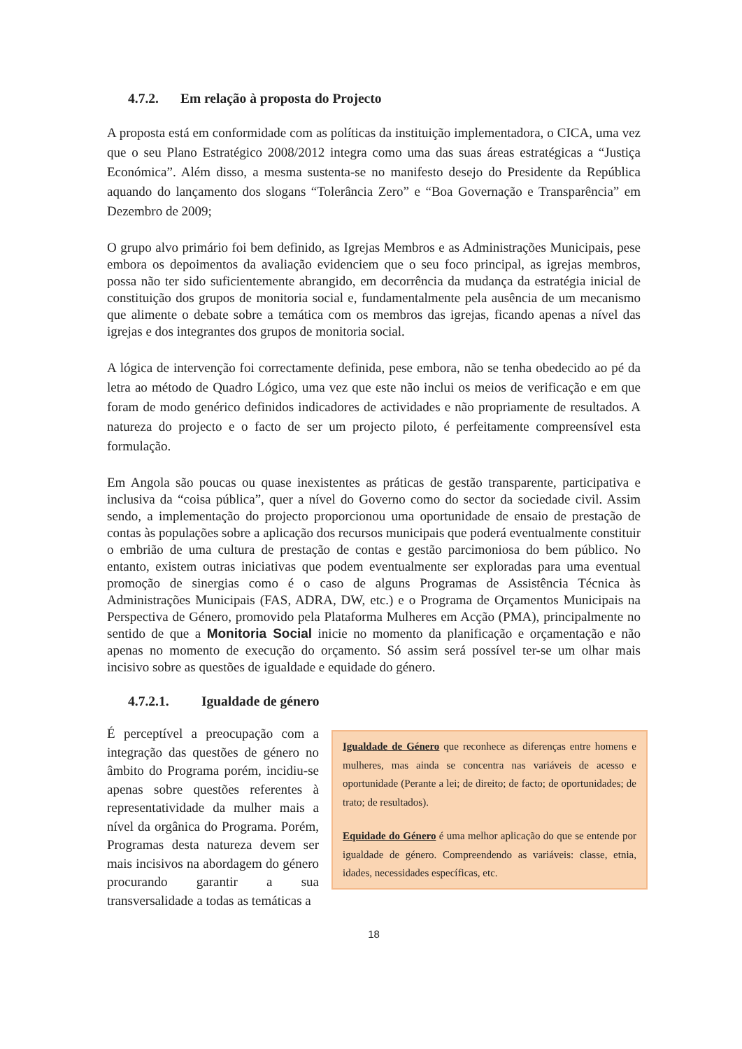4.7.2. Em relação à proposta do Projecto
A proposta está em conformidade com as políticas da instituição implementadora, o CICA, uma vez que o seu Plano Estratégico 2008/2012 integra como uma das suas áreas estratégicas a “Justiça Económica”. Além disso, a mesma sustenta-se no manifesto desejo do Presidente da República aquando do lançamento dos slogans “Tolerância Zero” e “Boa Governação e Transparência” em Dezembro de 2009;
O grupo alvo primário foi bem definido, as Igrejas Membros e as Administrações Municipais, pese embora os depoimentos da avaliação evidenciem que o seu foco principal, as igrejas membros, possa não ter sido suficientemente abrangido, em decorrência da mudança da estratégia inicial de constituição dos grupos de monitoria social e, fundamentalmente pela ausência de um mecanismo que alimente o debate sobre a temática com os membros das igrejas, ficando apenas a nível das igrejas e dos integrantes dos grupos de monitoria social.
A lógica de intervenção foi correctamente definida, pese embora, não se tenha obedecido ao pé da letra ao método de Quadro Lógico, uma vez que este não inclui os meios de verificação e em que foram de modo genérico definidos indicadores de actividades e não propriamente de resultados. A natureza do projecto e o facto de ser um projecto piloto, é perfeitamente compreensível esta formulação.
Em Angola são poucas ou quase inexistentes as práticas de gestão transparente, participativa e inclusiva da “coisa pública”, quer a nível do Governo como do sector da sociedade civil. Assim sendo, a implementação do projecto proporcionou uma oportunidade de ensaio de prestação de contas às populações sobre a aplicação dos recursos municipais que poderá eventualmente constituir o embrião de uma cultura de prestação de contas e gestão parcimoniosa do bem público. No entanto, existem outras iniciativas que podem eventualmente ser exploradas para uma eventual promoção de sinergias como é o caso de alguns Programas de Assistência Técnica às Administrações Municipais (FAS, ADRA, DW, etc.) e o Programa de Orçamentos Municipais na Perspectiva de Género, promovido pela Plataforma Mulheres em Acção (PMA), principalmente no sentido de que a Monitoria Social inicie no momento da planificação e orçamentação e não apenas no momento de execução do orçamento. Só assim será possível ter-se um olhar mais incisivo sobre as questões de igualdade e equidade do género.
4.7.2.1. Igualdade de género
Igualdade de Género que reconhece as diferenças entre homens e mulheres, mas ainda se concentra nas variáveis de acesso e oportunidade (Perante a lei; de direito; de facto; de oportunidades; de trato; de resultados).
Equidade do Género é uma melhor aplicação do que se entende por igualdade de género. Compreendendo as variáveis: classe, etnia, idades, necessidades específicas, etc.
É perceptível a preocupação com a integração das questões de género no âmbito do Programa porém, incidiu-se apenas sobre questões referentes à representatividade da mulher mais a nível da orgânica do Programa. Porém, Programas desta natureza devem ser mais incisivos na abordagem do género procurando garantir a sua transversalidade a todas as temáticas a
18